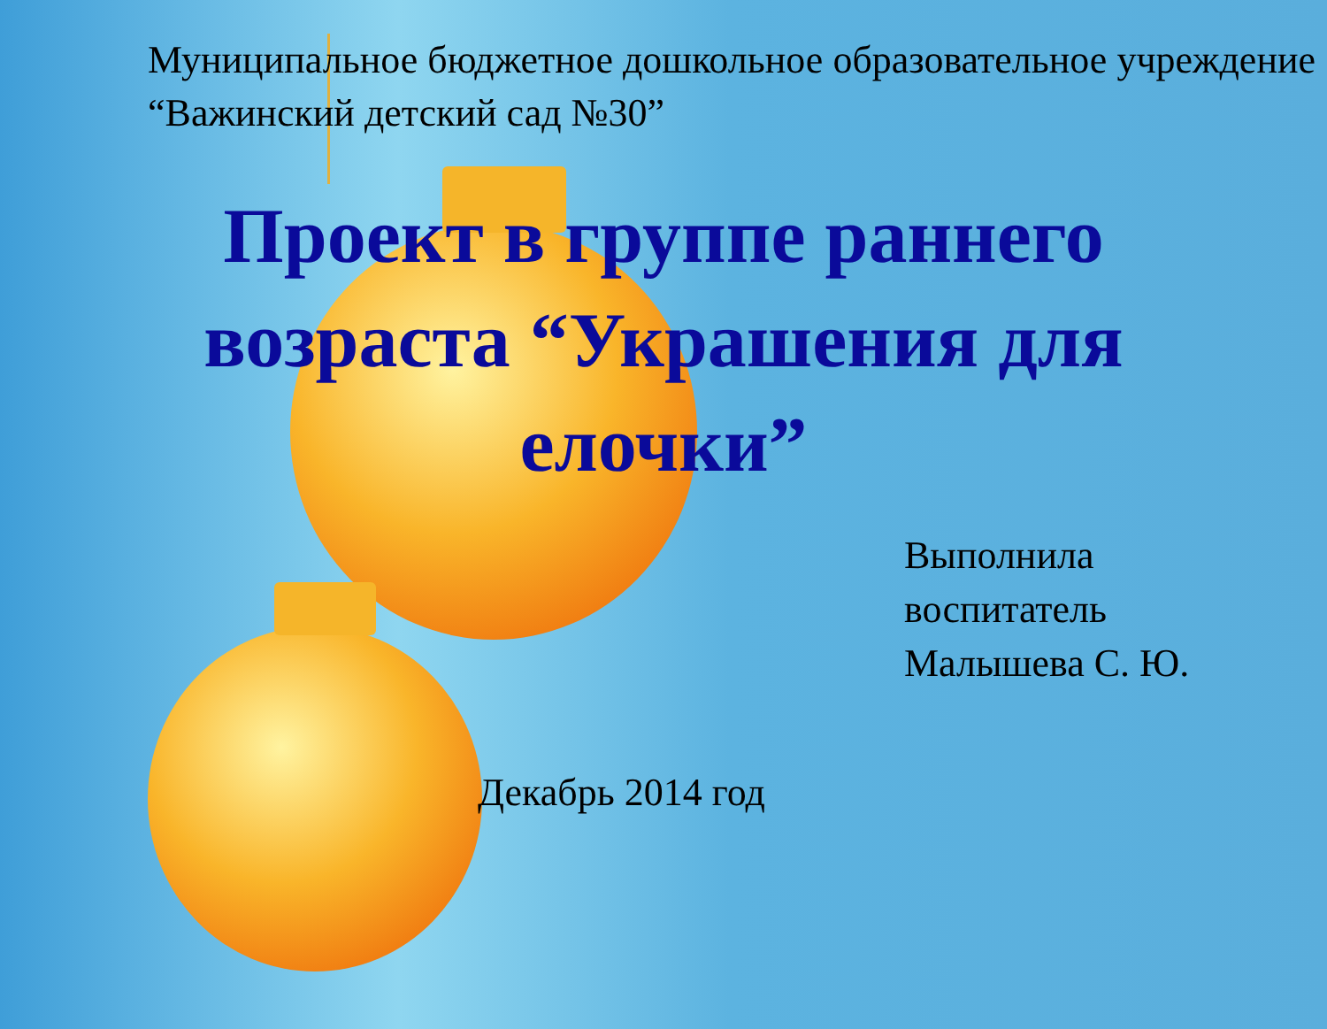Муниципальное бюджетное дошкольное образовательное учреждение “Важинский детский сад №30”
Проект в группе раннего
возраста “Украшения для
елочки”
Выполнила
воспитатель
Малышева С. Ю.
Декабрь 2014 год